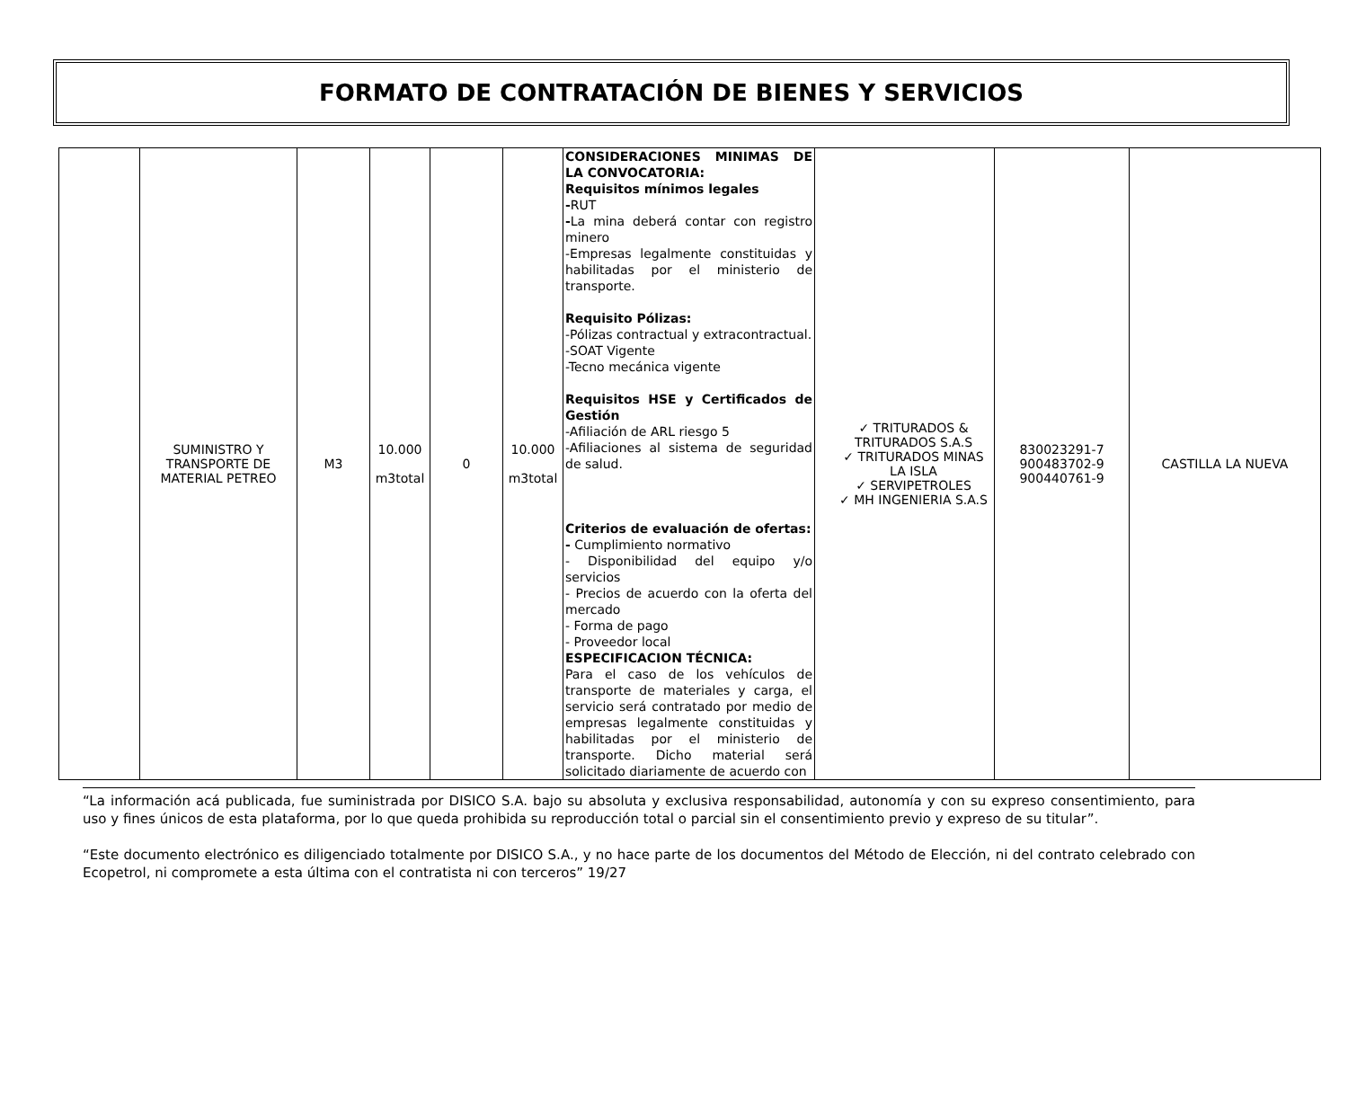FORMATO DE CONTRATACIÓN DE BIENES Y SERVICIOS
| | SUMINISTRO Y TRANSPORTE DE MATERIAL PETREO | M3 | 10.000 m3total | 0 | 10.000 m3total | CONSIDERACIONES MINIMAS DE LA CONVOCATORIA: Requisitos mínimos legales - RUT - La mina deberá contar con registro minero -Empresas legalmente constituidas y habilitadas por el ministerio de transporte. Requisito Pólizas: -Pólizas contractual y extracontractual. -SOAT Vigente -Tecno mecánica vigente Requisitos HSE y Certificados de Gestión -Afiliación de ARL riesgo 5 -Afiliaciones al sistema de seguridad de salud. Criterios de evaluación de ofertas: - Cumplimiento normativo - Disponibilidad del equipo y/o servicios - Precios de acuerdo con la oferta del mercado - Forma de pago - Proveedor local ESPECIFICACION TÉCNICA: Para el caso de los vehículos de transporte de materiales y carga, el servicio será contratado por medio de empresas legalmente constituidas y habilitadas por el ministerio de transporte. Dicho material será solicitado diariamente de acuerdo con | ✓ TRITURADOS & TRITURADOS S.A.S ✓ TRITURADOS MINAS LA ISLA ✓ SERVIPETROLES ✓ MH INGENIERIA S.A.S | 830023291-7 900483702-9 900440761-9 | CASTILLA LA NUEVA |
“La información acá publicada, fue suministrada por DISICO S.A. bajo su absoluta y exclusiva responsabilidad, autonomía y con su expreso consentimiento, para uso y fines únicos de esta plataforma, por lo que queda prohibida su reproducción total o parcial sin el consentimiento previo y expreso de su titular”.
“Este documento electrónico es diligenciado totalmente por DISICO S.A., y no hace parte de los documentos del Método de Elección, ni del contrato celebrado con Ecopetrol, ni compromete a esta última con el contratista ni con terceros” 19/27